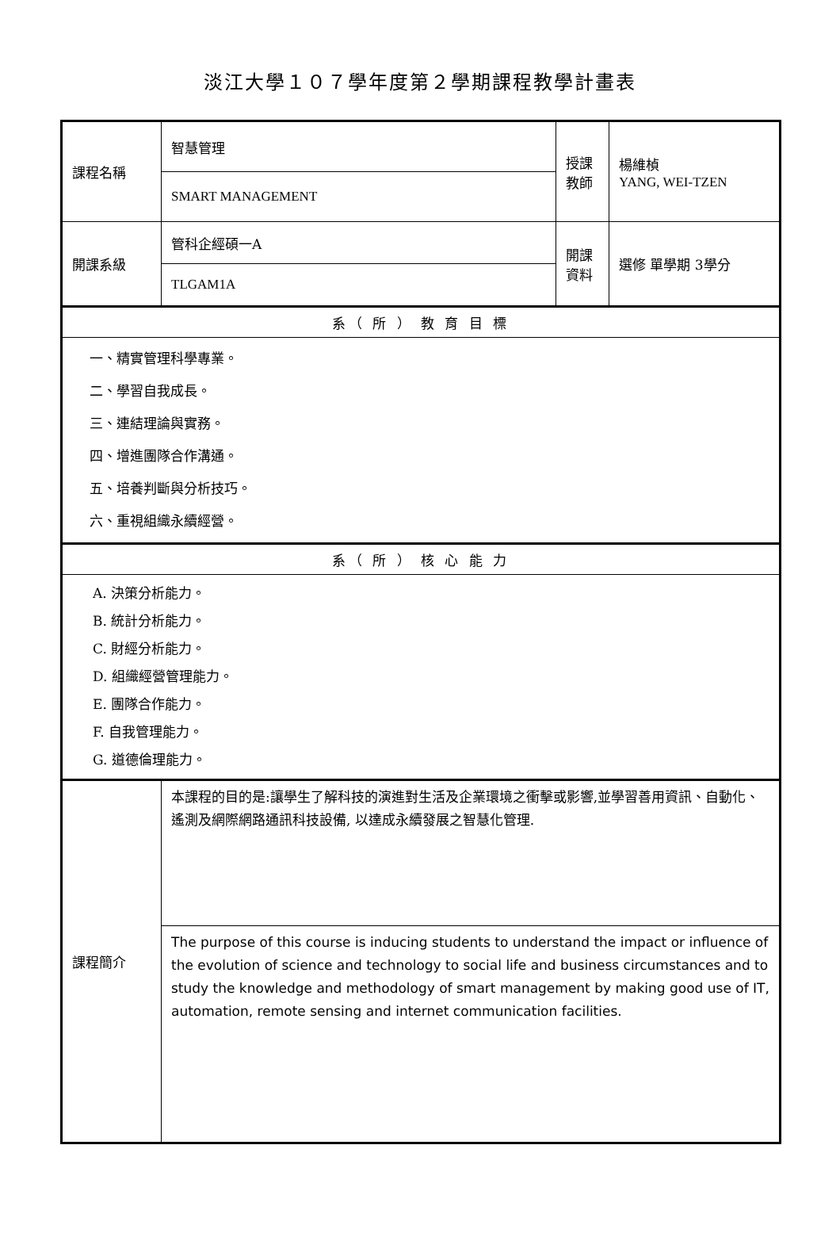淡江大學１０７學年度第２學期課程教學計畫表
| 課程名稱 | 智慧管理 | 授課教師 | 楊維楨 YANG, WEI-TZEN |
| | SMART MANAGEMENT | | |
| 開課系級 | 管科企經碩一A | 開課資料 | 選修 單學期 3學分 |
| | TLGAM1A | | |
| 系（ 所 ） 教 育 目 標 | | | |
| 一、精實管理科學專業。 二、學習自我成長。 三、連結理論與實務。 四、增進團隊合作溝通。 五、培養判斷與分析技巧。 六、重視組織永續經營。 | | | |
| 系（ 所 ） 核 心 能 力 | | | |
| A. 決策分析能力。 B. 統計分析能力。 C. 財經分析能力。 D. 組織經營管理能力。 E. 團隊合作能力。 F. 自我管理能力。 G. 道德倫理能力。 | | | |
| 課程簡介 | 本課程的目的是:讓學生了解科技的演進對生活及企業環境之衝擊或影響,並學習善用資訊、自動化、遙測及網際網路通訊科技設備, 以達成永續發展之智慧化管理. | | |
| | The purpose of this course is inducing students to understand the impact or influence of the evolution of science and technology to social life and business circumstances and to study the knowledge and methodology of smart management by making good use of IT, automation, remote sensing and internet communication facilities. | | |